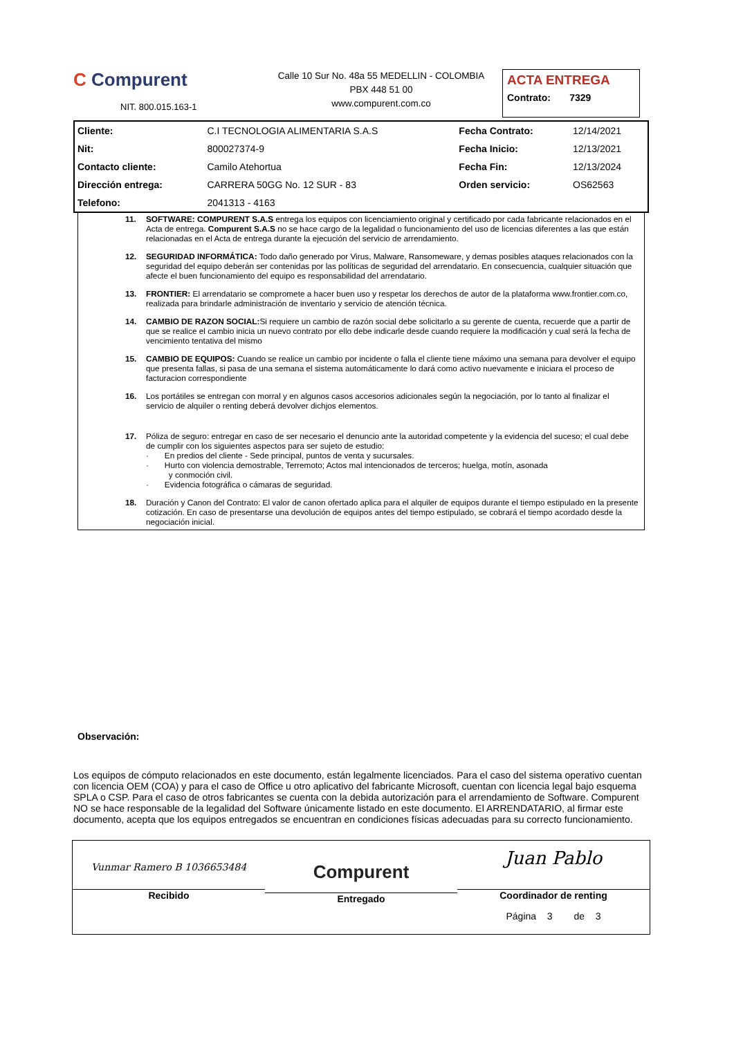C Compurent
NIT. 800.015.163-1
Calle 10 Sur No. 48a 55 MEDELLIN - COLOMBIA
PBX 448 51 00
www.compurent.com.co
ACTA ENTREGA
Contrato: 7329
| Cliente: | C.I TECNOLOGIA ALIMENTARIA S.A.S | Fecha Contrato: | 12/14/2021 |
| Nit: | 800027374-9 | Fecha Inicio: | 12/13/2021 |
| Contacto cliente: | Camilo Atehortua | Fecha Fin: | 12/13/2024 |
| Dirección entrega: | CARRERA 50GG No. 12 SUR - 83 | Orden servicio: | OS62563 |
| Telefono: | 2041313 - 4163 | | |
11. SOFTWARE: COMPURENT S.A.S entrega los equipos con licenciamiento original y certificado por cada fabricante relacionados en el Acta de entrega. Compurent S.A.S no se hace cargo de la legalidad o funcionamiento del uso de licencias diferentes a las que están relacionadas en el Acta de entrega durante la ejecución del servicio de arrendamiento.
12. SEGURIDAD INFORMÁTICA: Todo daño generado por Virus, Malware, Ransomeware, y demas posibles ataques relacionados con la seguridad del equipo deberán ser contenidas por las políticas de seguridad del arrendatario. En consecuencia, cualquier situación que afecte el buen funcionamiento del equipo es responsabilidad del arrendatario.
13. FRONTIER: El arrendatario se compromete a hacer buen uso y respetar los derechos de autor de la plataforma www.frontier.com.co, realizada para brindarle administración de inventario y servicio de atención técnica.
14. CAMBIO DE RAZON SOCIAL: Si requiere un cambio de razón social debe solicitarlo a su gerente de cuenta, recuerde que a partir de que se realice el cambio inicia un nuevo contrato por ello debe indicarle desde cuando requiere la modificación y cual será la fecha de vencimiento tentativa del mismo
15. CAMBIO DE EQUIPOS: Cuando se realice un cambio por incidente o falla el cliente tiene máximo una semana para devolver el equipo que presenta fallas, si pasa de una semana el sistema automáticamente lo dará como activo nuevamente e iniciara el proceso de facturacion correspondiente
16. Los portátiles se entregan con morral y en algunos casos accesorios adicionales según la negociación, por lo tanto al finalizar el servicio de alquiler o renting deberá devolver dichjos elementos.
17. Póliza de seguro: entregar en caso de ser necesario el denuncio ante la autoridad competente y la evidencia del suceso; el cual debe de cumplir con los siguientes aspectos para ser sujeto de estudio:
· En predios del cliente - Sede principal, puntos de venta y sucursales.
· Hurto con violencia demostrable, Terremoto; Actos mal intencionados de terceros; huelga, motín, asonada
y conmoción civil.
· Evidencia fotográfica o cámaras de seguridad.
18. Duración y Canon del Contrato: El valor de canon ofertado aplica para el alquiler de equipos durante el tiempo estipulado en la presente cotización. En caso de presentarse una devolución de equipos antes del tiempo estipulado, se cobrará el tiempo acordado desde la negociación inicial.
Observación:
Los equipos de cómputo relacionados en este documento, están legalmente licenciados. Para el caso del sistema operativo cuentan con licencia OEM (COA) y para el caso de Office u otro aplicativo del fabricante Microsoft, cuentan con licencia legal bajo esquema SPLA o CSP. Para el caso de otros fabricantes se cuenta con la debida autorización para el arrendamiento de Software. Compurent NO se hace responsable de la legalidad del Software únicamente listado en este documento. El ARRENDATARIO, al firmar este documento, acepta que los equipos entregados se encuentran en condiciones físicas adecuadas para su correcto funcionamiento.
Vunmar Ramero B 1036653484
Recibido
Compurent
Entregado
Juan Pablo
Coordinador de renting
Página 3 de 3